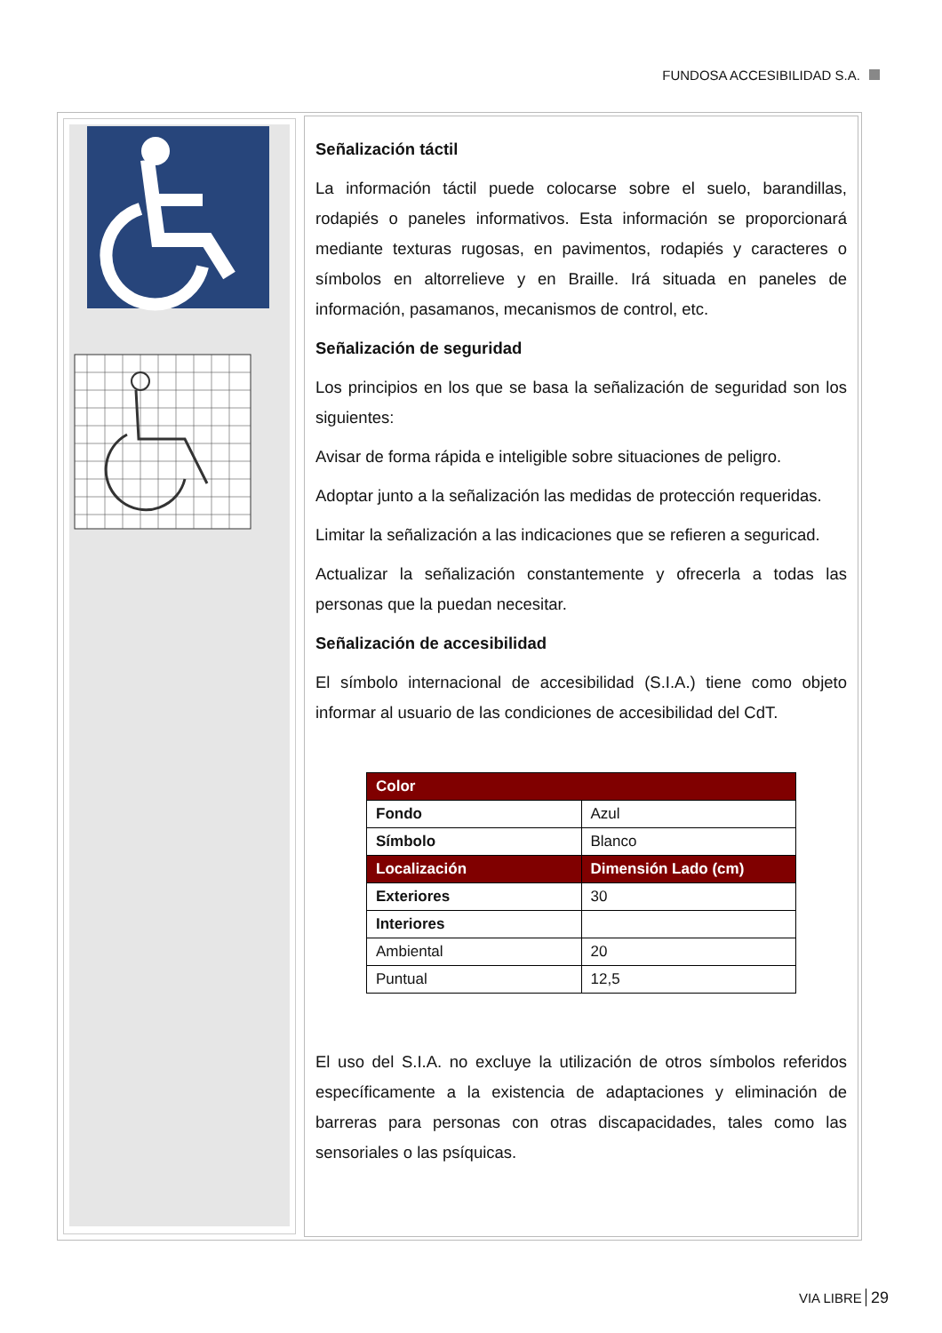FUNDOSA ACCESIBILIDAD S.A.
Señalización táctil
La información táctil puede colocarse sobre el suelo, barandillas, rodapiés o paneles informativos. Esta información se proporcionará mediante texturas rugosas, en pavimentos, rodapiés y caracteres o símbolos en altorrelieve y en Braille. Irá situada en paneles de información, pasamanos, mecanismos de control, etc.
Señalización de seguridad
Los principios en los que se basa la señalización de seguridad son los siguientes:
Avisar de forma rápida e inteligible sobre situaciones de peligro.
Adoptar junto a la señalización las medidas de protección requeridas.
Limitar la señalización a las indicaciones que se refieren a seguricad.
Actualizar la señalización constantemente y ofrecerla a todas las personas que la puedan necesitar.
Señalización de accesibilidad
El símbolo internacional de accesibilidad (S.I.A.) tiene como objeto informar al usuario de las condiciones de accesibilidad del CdT.
| Color | |
| Fondo | Azul |
| Símbolo | Blanco |
| Localización | Dimensión Lado (cm) |
| Exteriores | 30 |
| Interiores | |
| Ambiental | 20 |
| Puntual | 12,5 |
El uso del S.I.A. no excluye la utilización de otros símbolos referidos específicamente a la existencia de adaptaciones y eliminación de barreras para personas con otras discapacidades, tales como las sensoriales o las psíquicas.
VIA LIBRE 29